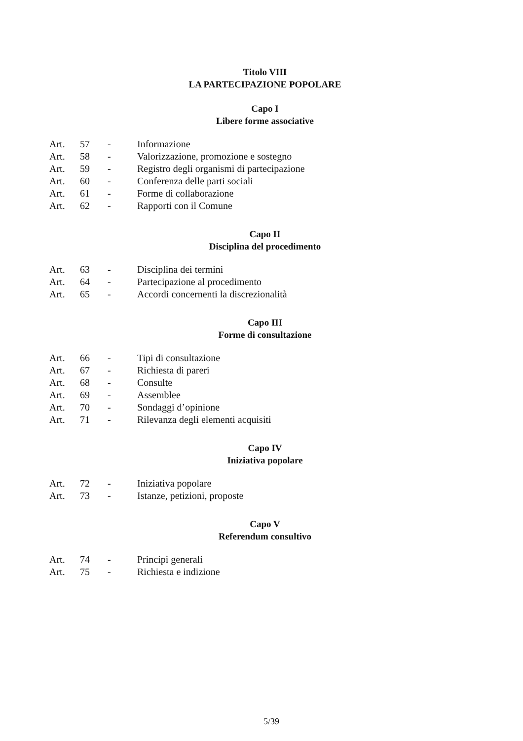Titolo VIII
LA PARTECIPAZIONE POPOLARE
Capo I
Libere forme associative
| Art. | 57 | - | Informazione |
| Art. | 58 | - | Valorizzazione, promozione e sostegno |
| Art. | 59 | - | Registro degli organismi di partecipazione |
| Art. | 60 | - | Conferenza delle parti sociali |
| Art. | 61 | - | Forme di collaborazione |
| Art. | 62 | - | Rapporti con il Comune |
Capo II
Disciplina del procedimento
| Art. | 63 | - | Disciplina dei termini |
| Art. | 64 | - | Partecipazione al procedimento |
| Art. | 65 | - | Accordi concernenti la discrezionalità |
Capo III
Forme di consultazione
| Art. | 66 | - | Tipi di consultazione |
| Art. | 67 | - | Richiesta di pareri |
| Art. | 68 | - | Consulte |
| Art. | 69 | - | Assemblee |
| Art. | 70 | - | Sondaggi d’opinione |
| Art. | 71 | - | Rilevanza degli elementi acquisiti |
Capo IV
Iniziativa popolare
| Art. | 72 | - | Iniziativa popolare |
| Art. | 73 | - | Istanze, petizioni, proposte |
Capo V
Referendum consultivo
| Art. | 74 | - | Principi generali |
| Art. | 75 | - | Richiesta e indizione |
5/39